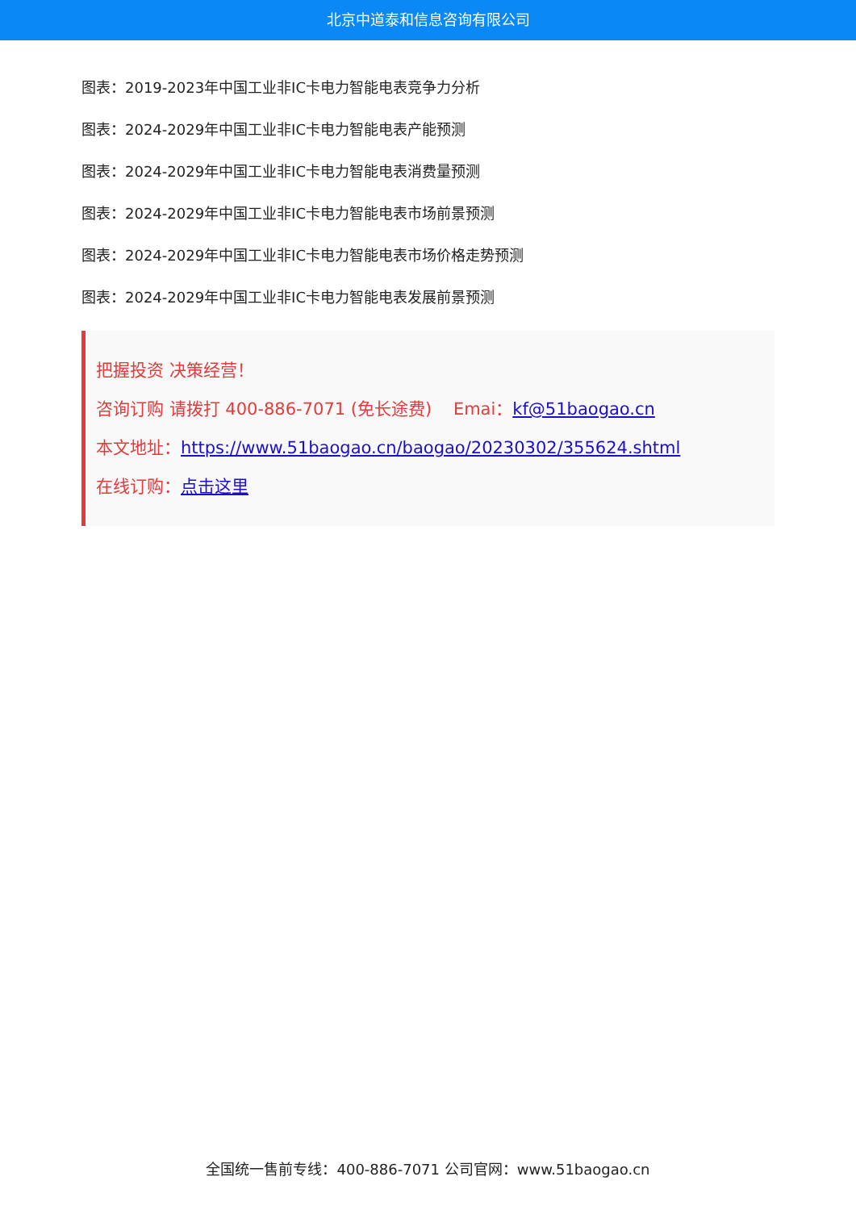北京中道泰和信息咨询有限公司
图表：2019-2023年中国工业非IC卡电力智能电表竞争力分析
图表：2024-2029年中国工业非IC卡电力智能电表产能预测
图表：2024-2029年中国工业非IC卡电力智能电表消费量预测
图表：2024-2029年中国工业非IC卡电力智能电表市场前景预测
图表：2024-2029年中国工业非IC卡电力智能电表市场价格走势预测
图表：2024-2029年中国工业非IC卡电力智能电表发展前景预测
把握投资 决策经营！
咨询订购 请拨打 400-886-7071 (免长途费) Emai：kf@51baogao.cn
本文地址：https://www.51baogao.cn/baogao/20230302/355624.shtml
在线订购：点击这里
全国统一售前专线：400-886-7071 公司官网：www.51baogao.cn